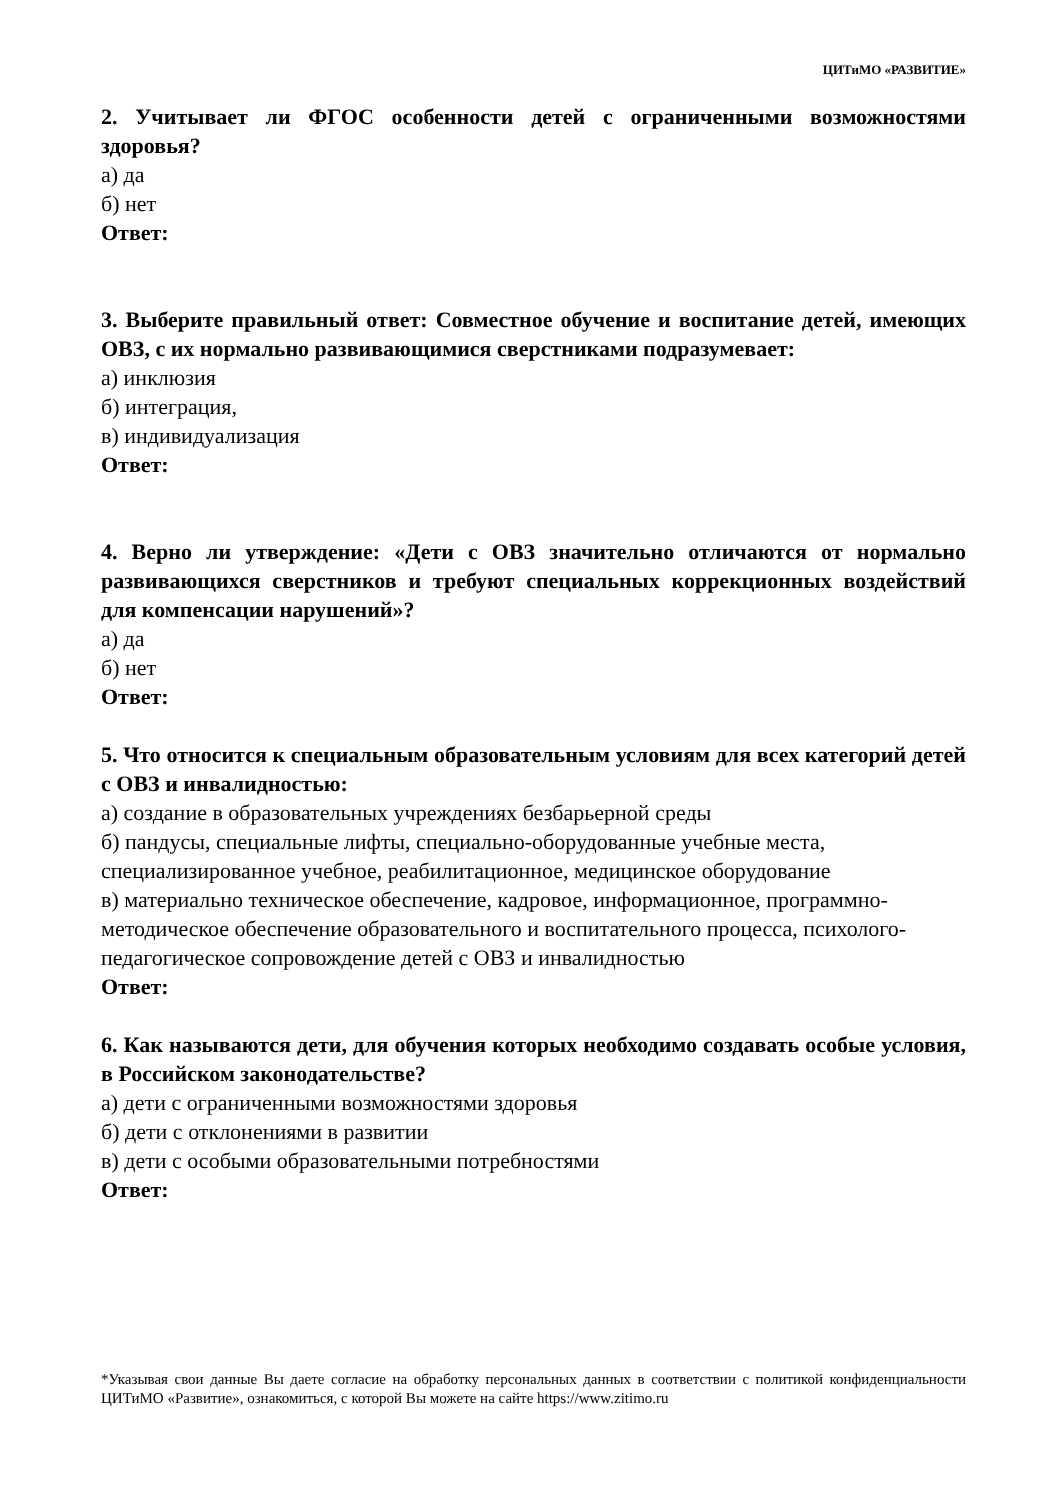ЦИТиМО «РАЗВИТИЕ»
2. Учитывает ли ФГОС особенности детей с ограниченными возможностями здоровья?
а) да
б) нет
Ответ:
3. Выберите правильный ответ: Совместное обучение и воспитание детей, имеющих ОВЗ, с их нормально развивающимися сверстниками подразумевает:
а) инклюзия
б) интеграция,
в) индивидуализация
Ответ:
4. Верно ли утверждение: «Дети с ОВЗ значительно отличаются от нормально развивающихся сверстников и требуют специальных коррекционных воздействий для компенсации нарушений»?
а) да
б) нет
Ответ:
5. Что относится к специальным образовательным условиям для всех категорий детей с ОВЗ и инвалидностью:
а) создание в образовательных учреждениях безбарьерной среды
б) пандусы, специальные лифты, специально-оборудованные учебные места, специализированное учебное, реабилитационное, медицинское оборудование
в) материально техническое обеспечение, кадровое, информационное, программно-методическое обеспечение образовательного и воспитательного процесса, психолого-педагогическое сопровождение детей с ОВЗ и инвалидностью
Ответ:
6. Как называются дети, для обучения которых необходимо создавать особые условия, в Российском законодательстве?
а) дети с ограниченными возможностями здоровья
б) дети с отклонениями в развитии
в) дети с особыми образовательными потребностями
Ответ:
*Указывая свои данные Вы даете согласие на обработку персональных данных в соответствии с политикой конфиденциальности ЦИТиМО «Развитие», ознакомиться, с которой Вы можете на сайте https://www.zitimo.ru